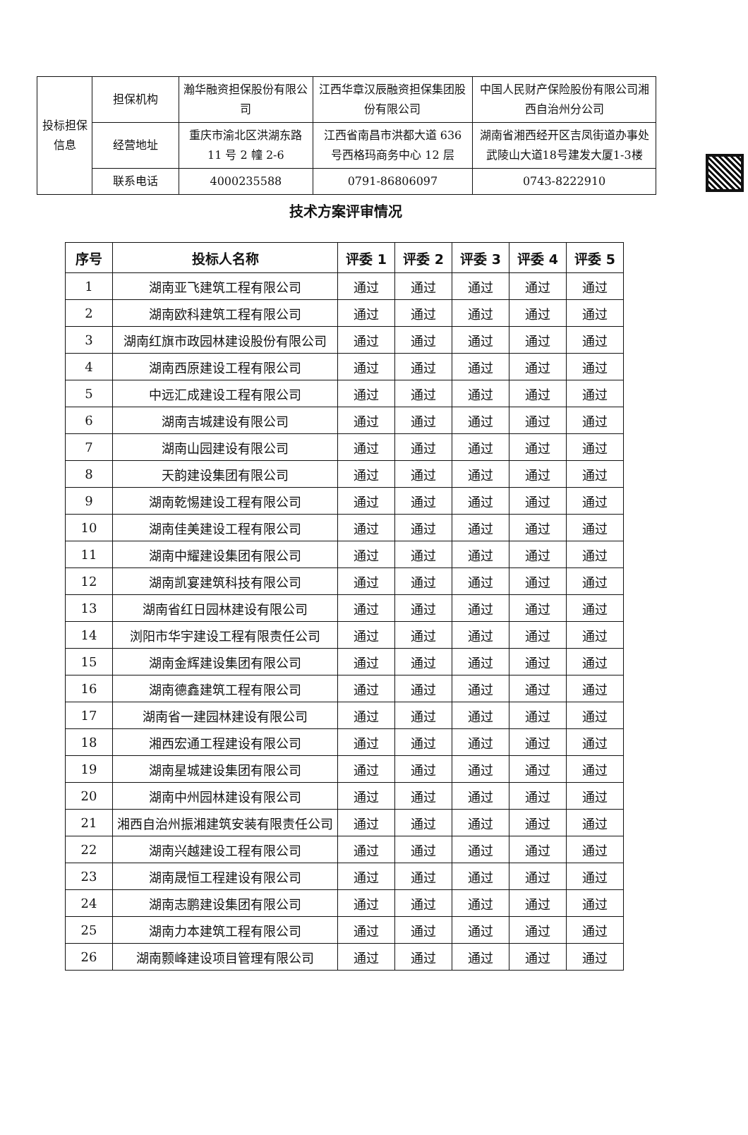| 投标担保信息 | 担保机构 | 瀚华融资担保股份有限公司 | 江西华章汉辰融资担保集团股份有限公司 | 中国人民财产保险股份有限公司湘西自治州分公司 |
| | 经营地址 | 重庆市渝北区洪湖东路11 号 2 幢 2-6 | 江西省南昌市洪都大道 636 号西格玛商务中心 12 层 | 湖南省湘西经开区吉凤街道办事处武陵山大道18号建发大厦1-3楼 |
| | 联系电话 | 4000235588 | 0791-86806097 | 0743-8222910 |
技术方案评审情况
| 序号 | 投标人名称 | 评委 1 | 评委 2 | 评委 3 | 评委 4 | 评委 5 |
| --- | --- | --- | --- | --- | --- | --- |
| 1 | 湖南亚飞建筑工程有限公司 | 通过 | 通过 | 通过 | 通过 | 通过 |
| 2 | 湖南欧科建筑工程有限公司 | 通过 | 通过 | 通过 | 通过 | 通过 |
| 3 | 湖南红旗市政园林建设股份有限公司 | 通过 | 通过 | 通过 | 通过 | 通过 |
| 4 | 湖南西原建设工程有限公司 | 通过 | 通过 | 通过 | 通过 | 通过 |
| 5 | 中远汇成建设工程有限公司 | 通过 | 通过 | 通过 | 通过 | 通过 |
| 6 | 湖南吉城建设有限公司 | 通过 | 通过 | 通过 | 通过 | 通过 |
| 7 | 湖南山园建设有限公司 | 通过 | 通过 | 通过 | 通过 | 通过 |
| 8 | 天韵建设集团有限公司 | 通过 | 通过 | 通过 | 通过 | 通过 |
| 9 | 湖南乾惕建设工程有限公司 | 通过 | 通过 | 通过 | 通过 | 通过 |
| 10 | 湖南佳美建设工程有限公司 | 通过 | 通过 | 通过 | 通过 | 通过 |
| 11 | 湖南中耀建设集团有限公司 | 通过 | 通过 | 通过 | 通过 | 通过 |
| 12 | 湖南凯宴建筑科技有限公司 | 通过 | 通过 | 通过 | 通过 | 通过 |
| 13 | 湖南省红日园林建设有限公司 | 通过 | 通过 | 通过 | 通过 | 通过 |
| 14 | 浏阳市华宇建设工程有限责任公司 | 通过 | 通过 | 通过 | 通过 | 通过 |
| 15 | 湖南金辉建设集团有限公司 | 通过 | 通过 | 通过 | 通过 | 通过 |
| 16 | 湖南德鑫建筑工程有限公司 | 通过 | 通过 | 通过 | 通过 | 通过 |
| 17 | 湖南省一建园林建设有限公司 | 通过 | 通过 | 通过 | 通过 | 通过 |
| 18 | 湘西宏通工程建设有限公司 | 通过 | 通过 | 通过 | 通过 | 通过 |
| 19 | 湖南星城建设集团有限公司 | 通过 | 通过 | 通过 | 通过 | 通过 |
| 20 | 湖南中州园林建设有限公司 | 通过 | 通过 | 通过 | 通过 | 通过 |
| 21 | 湘西自治州振湘建筑安装有限责任公司 | 通过 | 通过 | 通过 | 通过 | 通过 |
| 22 | 湖南兴越建设工程有限公司 | 通过 | 通过 | 通过 | 通过 | 通过 |
| 23 | 湖南晟恒工程建设有限公司 | 通过 | 通过 | 通过 | 通过 | 通过 |
| 24 | 湖南志鹏建设集团有限公司 | 通过 | 通过 | 通过 | 通过 | 通过 |
| 25 | 湖南力本建筑工程有限公司 | 通过 | 通过 | 通过 | 通过 | 通过 |
| 26 | 湖南颢峰建设项目管理有限公司 | 通过 | 通过 | 通过 | 通过 | 通过 |